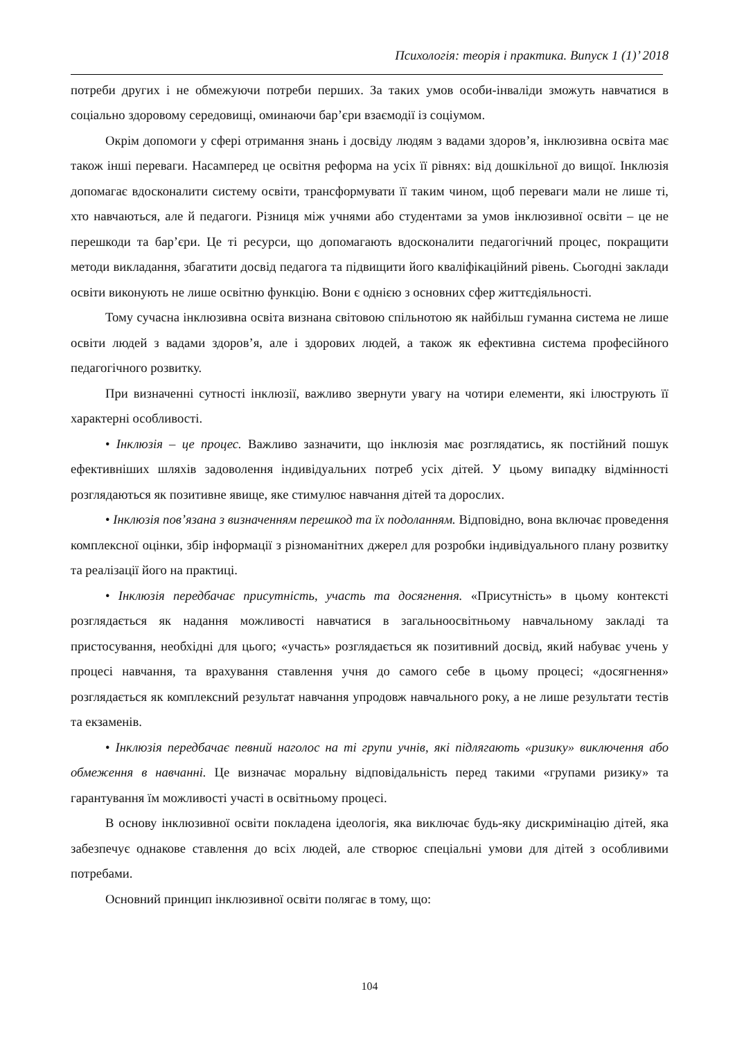Психологія: теорія і практика. Випуск 1 (1)’ 2018
потреби других і не обмежуючи потреби перших. За таких умов особи-інваліди зможуть навчатися в соціально здоровому середовищі, оминаючи бар’єри взаємодії із соціумом.
Окрім допомоги у сфері отримання знань і досвіду людям з вадами здоров’я, інклюзивна освіта має також інші переваги. Насамперед це освітня реформа на усіх її рівнях: від дошкільної до вищої. Інклюзія допомагає вдосконалити систему освіти, трансформувати її таким чином, щоб переваги мали не лише ті, хто навчаються, але й педагоги. Різниця між учнями або студентами за умов інклюзивної освіти – це не перешкоди та бар’єри. Це ті ресурси, що допомагають вдосконалити педагогічний процес, покращити методи викладання, збагатити досвід педагога та підвищити його кваліфікаційний рівень. Сьогодні заклади освіти виконують не лише освітню функцію. Вони є однією з основних сфер життєдіяльності.
Тому сучасна інклюзивна освіта визнана світовою спільнотою як найбільш гуманна система не лише освіти людей з вадами здоров’я, але і здорових людей, а також як ефективна система професійного педагогічного розвитку.
При визначенні сутності інклюзії, важливо звернути увагу на чотири елементи, які ілюструють її характерні особливості.
• Інклюзія – це процес. Важливо зазначити, що інклюзія має розглядатись, як постійний пошук ефективніших шляхів задоволення індивідуальних потреб усіх дітей. У цьому випадку відмінності розглядаються як позитивне явище, яке стимулює навчання дітей та дорослих.
• Інклюзія пов’язана з визначенням перешкод та їх подоланням. Відповідно, вона включає проведення комплексної оцінки, збір інформації з різноманітних джерел для розробки індивідуального плану розвитку та реалізації його на практиці.
• Інклюзія передбачає присутність, участь та досягнення. «Присутність» в цьому контексті розглядається як надання можливості навчатися в загальноосвітньому навчальному закладі та пристосування, необхідні для цього; «участь» розглядається як позитивний досвід, який набуває учень у процесі навчання, та врахування ставлення учня до самого себе в цьому процесі; «досягнення» розглядається як комплексний результат навчання упродовж навчального року, а не лише результати тестів та екзаменів.
• Інклюзія передбачає певний наголос на ті групи учнів, які підлягають «ризику» виключення або обмеження в навчанні. Це визначає моральну відповідальність перед такими «групами ризику» та гарантування їм можливості участі в освітньому процесі.
В основу інклюзивної освіти покладена ідеологія, яка виключає будь-яку дискримінацію дітей, яка забезпечує однакове ставлення до всіх людей, але створює спеціальні умови для дітей з особливими потребами.
Основний принцип інклюзивної освіти полягає в тому, що:
104